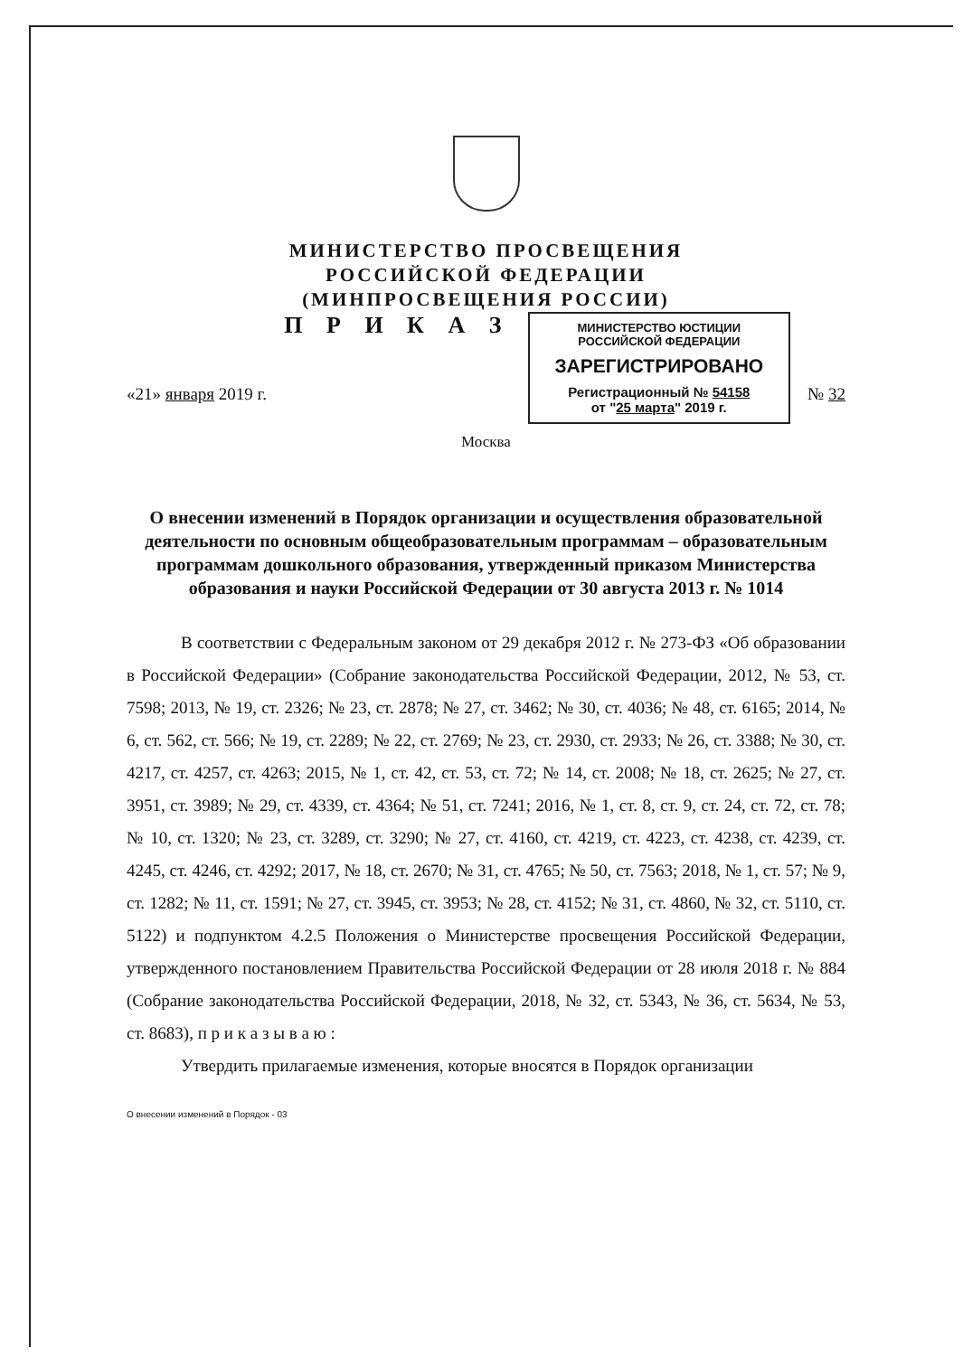МИНИСТЕРСТВО ПРОСВЕЩЕНИЯ
РОССИЙСКОЙ ФЕДЕРАЦИИ
(МИНПРОСВЕЩЕНИЯ РОССИИ)
«21» января 2019 г.
П Р И К А З
МИНИСТЕРСТВО ЮСТИЦИИ РОССИЙСКОЙ ФЕДЕРАЦИИ
ЗАРЕГИСТРИРОВАНО
Регистрационный № 54158
от "25 марта" 2019 г.
№ 32
Москва
О внесении изменений в Порядок организации и осуществления образовательной деятельности по основным общеобразовательным программам – образовательным программам дошкольного образования, утвержденный приказом Министерства образования и науки Российской Федерации от 30 августа 2013 г. № 1014
В соответствии с Федеральным законом от 29 декабря 2012 г. № 273-ФЗ «Об образовании в Российской Федерации» (Собрание законодательства Российской Федерации, 2012, № 53, ст. 7598; 2013, № 19, ст. 2326; № 23, ст. 2878; № 27, ст. 3462; № 30, ст. 4036; № 48, ст. 6165; 2014, № 6, ст. 562, ст. 566; № 19, ст. 2289; № 22, ст. 2769; № 23, ст. 2930, ст. 2933; № 26, ст. 3388; № 30, ст. 4217, ст. 4257, ст. 4263; 2015, № 1, ст. 42, ст. 53, ст. 72; № 14, ст. 2008; № 18, ст. 2625; № 27, ст. 3951, ст. 3989; № 29, ст. 4339, ст. 4364; № 51, ст. 7241; 2016, № 1, ст. 8, ст. 9, ст. 24, ст. 72, ст. 78; № 10, ст. 1320; № 23, ст. 3289, ст. 3290; № 27, ст. 4160, ст. 4219, ст. 4223, ст. 4238, ст. 4239, ст. 4245, ст. 4246, ст. 4292; 2017, № 18, ст. 2670; № 31, ст. 4765; № 50, ст. 7563; 2018, № 1, ст. 57; № 9, ст. 1282; № 11, ст. 1591; № 27, ст. 3945, ст. 3953; № 28, ст. 4152; № 31, ст. 4860, № 32, ст. 5110, ст. 5122) и подпунктом 4.2.5 Положения о Министерстве просвещения Российской Федерации, утвержденного постановлением Правительства Российской Федерации от 28 июля 2018 г. № 884 (Собрание законодательства Российской Федерации, 2018, № 32, ст. 5343, № 36, ст. 5634, № 53, ст. 8683), п р и к а з ы в а ю :
Утвердить прилагаемые изменения, которые вносятся в Порядок организации
О внесении изменений в Порядок - 03